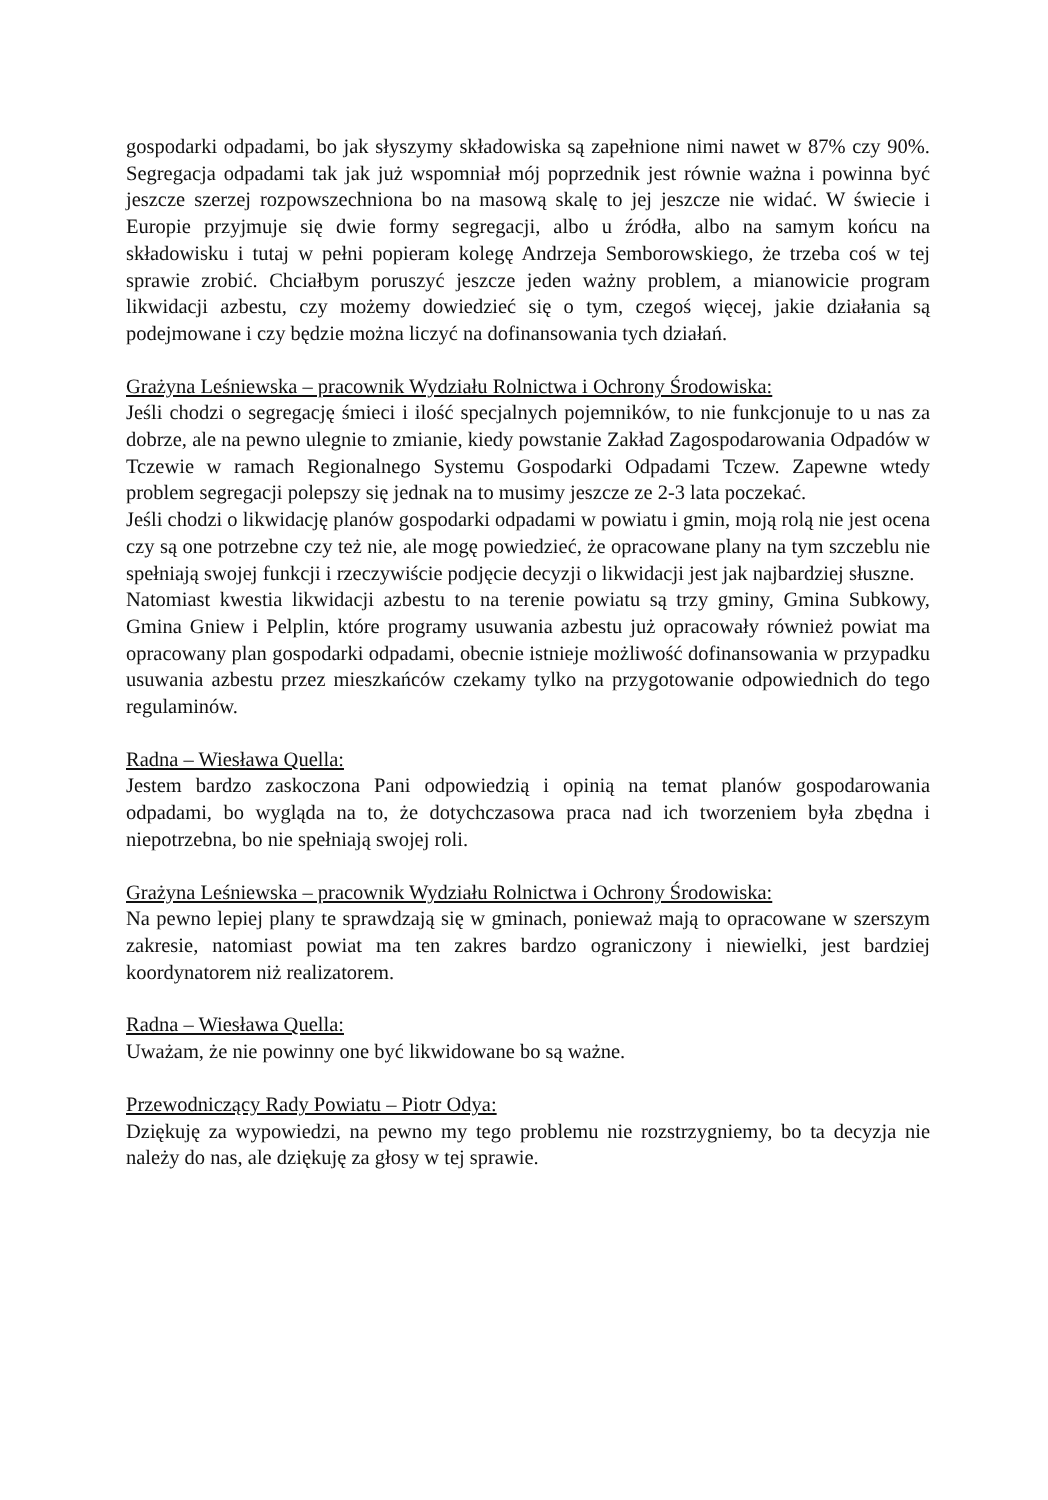gospodarki odpadami, bo jak słyszymy składowiska są zapełnione nimi nawet w 87% czy 90%. Segregacja odpadami tak jak już wspomniał mój poprzednik jest równie ważna i powinna być jeszcze szerzej rozpowszechniona bo na masową skalę to jej jeszcze nie widać. W świecie i Europie przyjmuje się dwie formy segregacji, albo u źródła, albo na samym końcu na składowisku i tutaj w pełni popieram kolegę Andrzeja Semborowskiego, że trzeba coś w tej sprawie zrobić. Chciałbym poruszyć jeszcze jeden ważny problem, a mianowicie program likwidacji azbestu, czy możemy dowiedzieć się o tym, czegoś więcej, jakie działania są podejmowane i czy będzie można liczyć na dofinansowania tych działań.
Grażyna Leśniewska – pracownik Wydziału Rolnictwa i Ochrony Środowiska:
Jeśli chodzi o segregację śmieci i ilość specjalnych pojemników, to nie funkcjonuje to u nas za dobrze, ale na pewno ulegnie to zmianie, kiedy powstanie Zakład Zagospodarowania Odpadów w Tczewie w ramach Regionalnego Systemu Gospodarki Odpadami Tczew. Zapewne wtedy problem segregacji polepszy się jednak na to musimy jeszcze ze 2-3 lata poczekać.
Jeśli chodzi o likwidację planów gospodarki odpadami w powiatu i gmin, moją rolą nie jest ocena czy są one potrzebne czy też nie, ale mogę powiedzieć, że opracowane plany na tym szczeblu nie spełniają swojej funkcji i rzeczywiście podjęcie decyzji o likwidacji jest jak najbardziej słuszne.
Natomiast kwestia likwidacji azbestu to na terenie powiatu są trzy gminy, Gmina Subkowy, Gmina Gniew i Pelplin, które programy usuwania azbestu już opracowały również powiat ma opracowany plan gospodarki odpadami, obecnie istnieje możliwość dofinansowania w przypadku usuwania azbestu przez mieszkańców czekamy tylko na przygotowanie odpowiednich do tego regulaminów.
Radna – Wiesława Quella:
Jestem bardzo zaskoczona Pani odpowiedzią i opinią na temat planów gospodarowania odpadami, bo wygląda na to, że dotychczasowa praca nad ich tworzeniem była zbędna i niepotrzebna, bo nie spełniają swojej roli.
Grażyna Leśniewska – pracownik Wydziału Rolnictwa i Ochrony Środowiska:
Na pewno lepiej plany te sprawdzają się w gminach, ponieważ mają to opracowane w szerszym zakresie, natomiast powiat ma ten zakres bardzo ograniczony i niewielki, jest bardziej koordynatorem niż realizatorem.
Radna – Wiesława Quella:
Uważam, że nie powinny one być likwidowane bo są ważne.
Przewodniczący Rady Powiatu – Piotr Odya:
Dziękuję za wypowiedzi, na pewno my tego problemu nie rozstrzygniemy, bo ta decyzja nie należy do nas, ale dziękuję za głosy w tej sprawie.